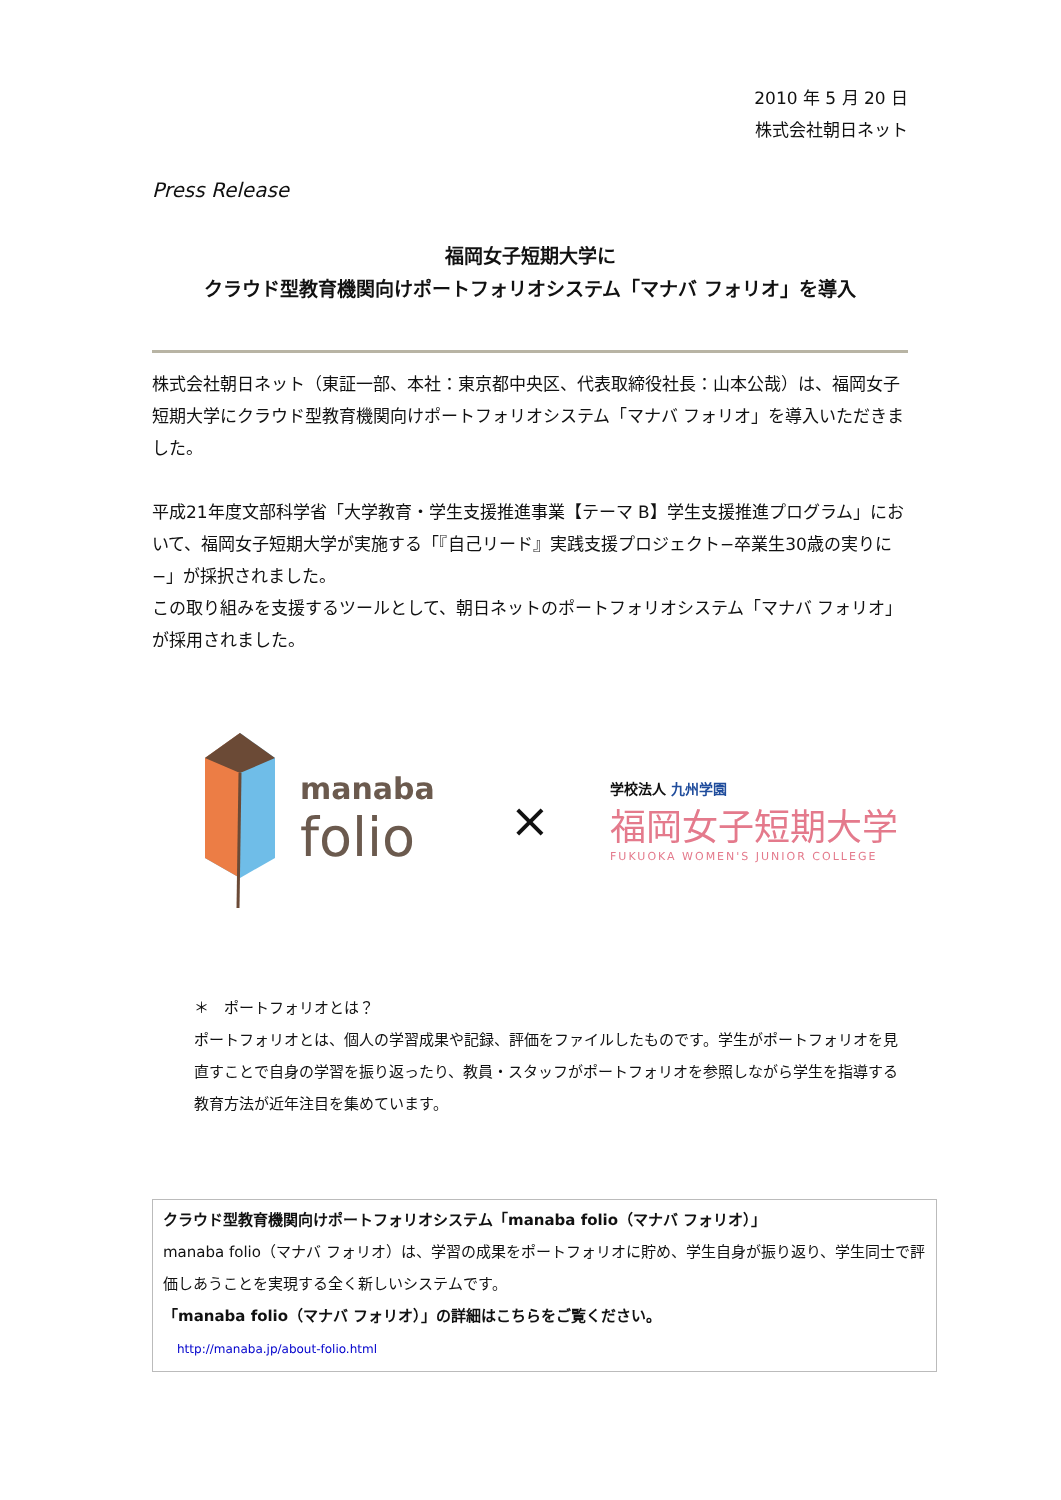2010 年 5 月 20 日
株式会社朝日ネット
Press Release
福岡女子短期大学に
クラウド型教育機関向けポートフォリオシステム「マナバ フォリオ」を導入
株式会社朝日ネット（東証一部、本社：東京都中央区、代表取締役社長：山本公哉）は、福岡女子短期大学にクラウド型教育機関向けポートフォリオシステム「マナバ フォリオ」を導入いただきました。
平成21年度文部科学省「大学教育・学生支援推進事業【テーマ B】学生支援推進プログラム」において、福岡女子短期大学が実施する「『自己リード』実践支援プロジェクト−卒業生30歳の実りに−」が採択されました。
この取り組みを支援するツールとして、朝日ネットのポートフォリオシステム「マナバ フォリオ」が採用されました。
manaba
folio
×
学校法人 九州学園
福岡女子短期大学
FUKUOKA WOMEN'S JUNIOR COLLEGE
＊　ポートフォリオとは？
ポートフォリオとは、個人の学習成果や記録、評価をファイルしたものです。学生がポートフォリオを見直すことで自身の学習を振り返ったり、教員・スタッフがポートフォリオを参照しながら学生を指導する教育方法が近年注目を集めています。
クラウド型教育機関向けポートフォリオシステム「manaba folio（マナバ フォリオ）」
manaba folio（マナバ フォリオ）は、学習の成果をポートフォリオに貯め、学生自身が振り返り、学生同士で評価しあうことを実現する全く新しいシステムです。
「manaba folio（マナバ フォリオ）」の詳細はこちらをご覧ください。
http://manaba.jp/about-folio.html